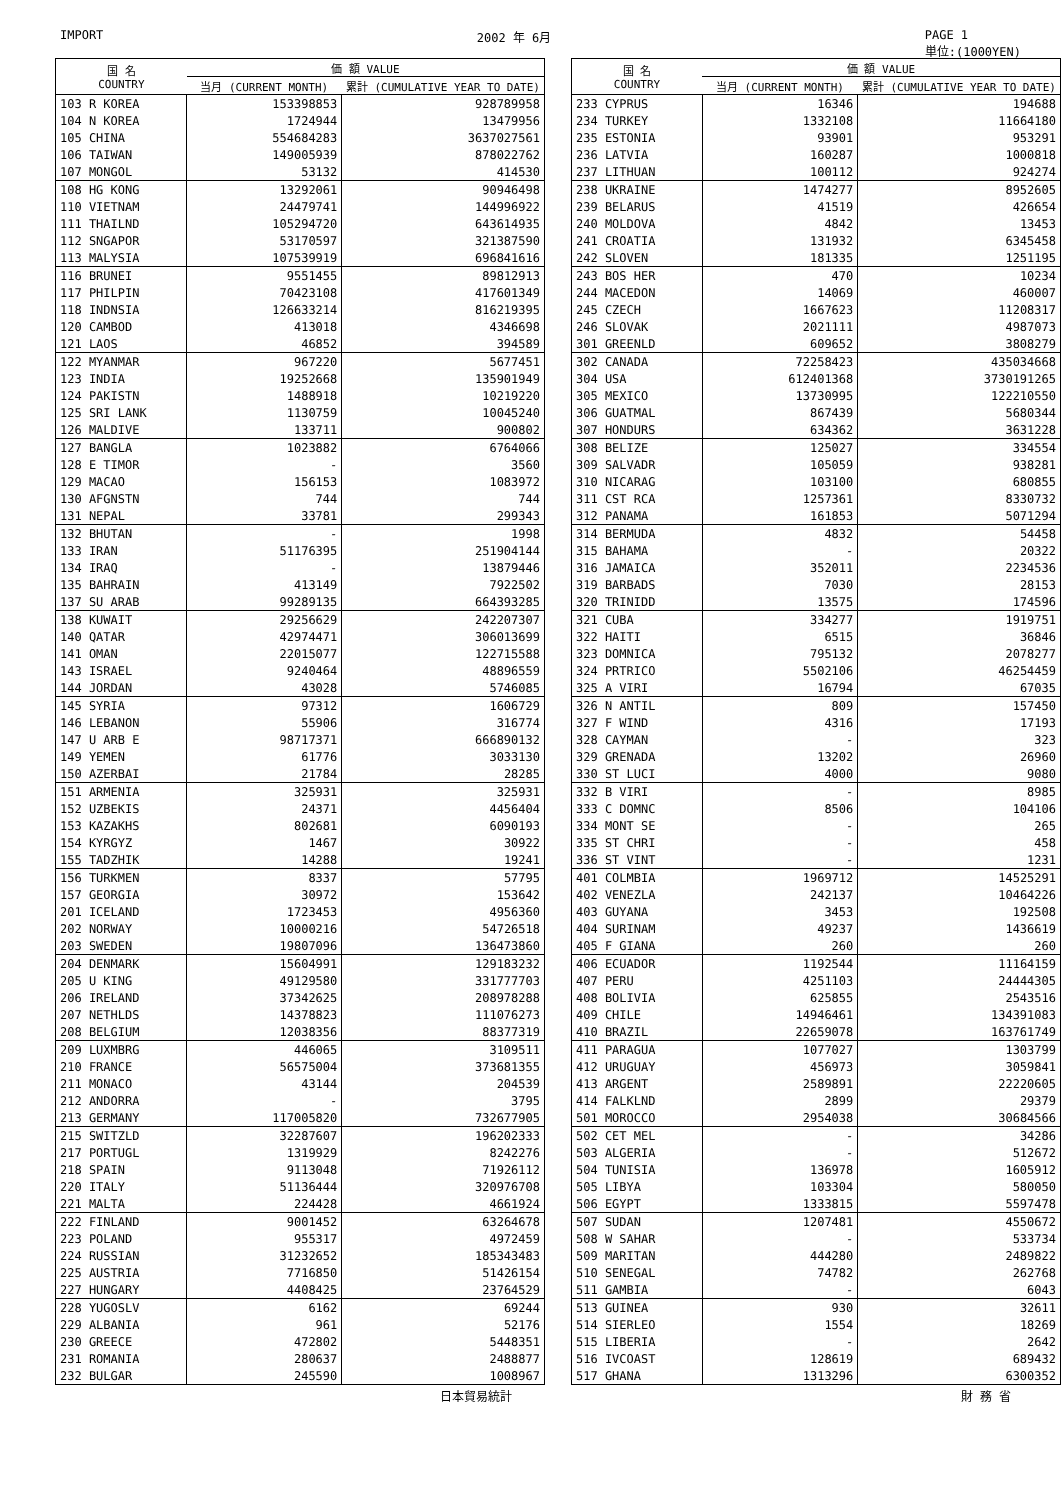IMPORT 2002 年 6月 PAGE 1
単位:(1000YEN)
| 国 名 COUNTRY | 価 額 VALUE | |
| --- | --- | --- |
| | 当月 (CURRENT MONTH) | 累計 (CUMULATIVE YEAR TO DATE) |
| 103 R KOREA | 153398853 | 928789958 |
| 104 N KOREA | 1724944 | 13479956 |
| 105 CHINA | 554684283 | 3637027561 |
| 106 TAIWAN | 149005939 | 878022762 |
| 107 MONGOL | 53132 | 414530 |
| 108 HG KONG | 13292061 | 90946498 |
| 110 VIETNAM | 24479741 | 144996922 |
| 111 THAILND | 105294720 | 643614935 |
| 112 SNGAPOR | 53170597 | 321387590 |
| 113 MALYSIA | 107539919 | 696841616 |
| 116 BRUNEI | 9551455 | 89812913 |
| 117 PHILPIN | 70423108 | 417601349 |
| 118 INDNSIA | 126633214 | 816219395 |
| 120 CAMBOD | 413018 | 4346698 |
| 121 LAOS | 46852 | 394589 |
| 122 MYANMAR | 967220 | 5677451 |
| 123 INDIA | 19252668 | 135901949 |
| 124 PAKISTN | 1488918 | 10219220 |
| 125 SRI LANK | 1130759 | 10045240 |
| 126 MALDIVE | 133711 | 900802 |
| 127 BANGLA | 1023882 | 6764066 |
| 128 E TIMOR | - | 3560 |
| 129 MACAO | 156153 | 1083972 |
| 130 AFGNSTN | 744 | 744 |
| 131 NEPAL | 33781 | 299343 |
| 132 BHUTAN | - | 1998 |
| 133 IRAN | 51176395 | 251904144 |
| 134 IRAQ | - | 13879446 |
| 135 BAHRAIN | 413149 | 7922502 |
| 137 SU ARAB | 99289135 | 664393285 |
| 138 KUWAIT | 29256629 | 242207307 |
| 140 QATAR | 42974471 | 306013699 |
| 141 OMAN | 22015077 | 122715588 |
| 143 ISRAEL | 9240464 | 48896559 |
| 144 JORDAN | 43028 | 5746085 |
| 145 SYRIA | 97312 | 1606729 |
| 146 LEBANON | 55906 | 316774 |
| 147 U ARB E | 98717371 | 666890132 |
| 149 YEMEN | 61776 | 3033130 |
| 150 AZERBAI | 21784 | 28285 |
| 151 ARMENIA | 325931 | 325931 |
| 152 UZBEKIS | 24371 | 4456404 |
| 153 KAZAKHS | 802681 | 6090193 |
| 154 KYRGYZ | 1467 | 30922 |
| 155 TADZHIK | 14288 | 19241 |
| 156 TURKMEN | 8337 | 57795 |
| 157 GEORGIA | 30972 | 153642 |
| 201 ICELAND | 1723453 | 4956360 |
| 202 NORWAY | 10000216 | 54726518 |
| 203 SWEDEN | 19807096 | 136473860 |
| 204 DENMARK | 15604991 | 129183232 |
| 205 U KING | 49129580 | 331777703 |
| 206 IRELAND | 37342625 | 208978288 |
| 207 NETHLDS | 14378823 | 111076273 |
| 208 BELGIUM | 12038356 | 88377319 |
| 209 LUXMBRG | 446065 | 3109511 |
| 210 FRANCE | 56575004 | 373681355 |
| 211 MONACO | 43144 | 204539 |
| 212 ANDORRA | - | 3795 |
| 213 GERMANY | 117005820 | 732677905 |
| 215 SWITZLD | 32287607 | 196202333 |
| 217 PORTUGL | 1319929 | 8242276 |
| 218 SPAIN | 9113048 | 71926112 |
| 220 ITALY | 51136444 | 320976708 |
| 221 MALTA | 224428 | 4661924 |
| 222 FINLAND | 9001452 | 63264678 |
| 223 POLAND | 955317 | 4972459 |
| 224 RUSSIAN | 31232652 | 185343483 |
| 225 AUSTRIA | 7716850 | 51426154 |
| 227 HUNGARY | 4408425 | 23764529 |
| 228 YUGOSLV | 6162 | 69244 |
| 229 ALBANIA | 961 | 52176 |
| 230 GREECE | 472802 | 5448351 |
| 231 ROMANIA | 280637 | 2488877 |
| 232 BULGAR | 245590 | 1008967 |
| 国 名 COUNTRY | 価 額 VALUE | |
| --- | --- | --- |
| | 当月 (CURRENT MONTH) | 累計 (CUMULATIVE YEAR TO DATE) |
| 233 CYPRUS | 16346 | 194688 |
| 234 TURKEY | 1332108 | 11664180 |
| 235 ESTONIA | 93901 | 953291 |
| 236 LATVIA | 160287 | 1000818 |
| 237 LITHUAN | 100112 | 924274 |
| 238 UKRAINE | 1474277 | 8952605 |
| 239 BELARUS | 41519 | 426654 |
| 240 MOLDOVA | 4842 | 13453 |
| 241 CROATIA | 131932 | 6345458 |
| 242 SLOVEN | 181335 | 1251195 |
| 243 BOS HER | 470 | 10234 |
| 244 MACEDON | 14069 | 460007 |
| 245 CZECH | 1667623 | 11208317 |
| 246 SLOVAK | 2021111 | 4987073 |
| 301 GREENLD | 609652 | 3808279 |
| 302 CANADA | 72258423 | 435034668 |
| 304 USA | 612401368 | 3730191265 |
| 305 MEXICO | 13730995 | 122210550 |
| 306 GUATMAL | 867439 | 5680344 |
| 307 HONDURS | 634362 | 3631228 |
| 308 BELIZE | 125027 | 334554 |
| 309 SALVADR | 105059 | 938281 |
| 310 NICARAG | 103100 | 680855 |
| 311 CST RCA | 1257361 | 8330732 |
| 312 PANAMA | 161853 | 5071294 |
| 314 BERMUDA | 4832 | 54458 |
| 315 BAHAMA | - | 20322 |
| 316 JAMAICA | 352011 | 2234536 |
| 319 BARBADS | 7030 | 28153 |
| 320 TRINIDD | 13575 | 174596 |
| 321 CUBA | 334277 | 1919751 |
| 322 HAITI | 6515 | 36846 |
| 323 DOMNICA | 795132 | 2078277 |
| 324 PRTRICO | 5502106 | 46254459 |
| 325 A VIRI | 16794 | 67035 |
| 326 N ANTIL | 809 | 157450 |
| 327 F WIND | 4316 | 17193 |
| 328 CAYMAN | - | 323 |
| 329 GRENADA | 13202 | 26960 |
| 330 ST LUCI | 4000 | 9080 |
| 332 B VIRI | - | 8985 |
| 333 C DOMNC | 8506 | 104106 |
| 334 MONT SE | - | 265 |
| 335 ST CHRI | - | 458 |
| 336 ST VINT | - | 1231 |
| 401 COLMBIA | 1969712 | 14525291 |
| 402 VENEZLA | 242137 | 10464226 |
| 403 GUYANA | 3453 | 192508 |
| 404 SURINAM | 49237 | 1436619 |
| 405 F GIANA | 260 | 260 |
| 406 ECUADOR | 1192544 | 11164159 |
| 407 PERU | 4251103 | 24444305 |
| 408 BOLIVIA | 625855 | 2543516 |
| 409 CHILE | 14946461 | 134391083 |
| 410 BRAZIL | 22659078 | 163761749 |
| 411 PARAGUA | 1077027 | 1303799 |
| 412 URUGUAY | 456973 | 3059841 |
| 413 ARGENT | 2589891 | 22220605 |
| 414 FALKLND | 2899 | 29379 |
| 501 MOROCCO | 2954038 | 30684566 |
| 502 CET MEL | - | 34286 |
| 503 ALGERIA | - | 512672 |
| 504 TUNISIA | 136978 | 1605912 |
| 505 LIBYA | 103304 | 580050 |
| 506 EGYPT | 1333815 | 5597478 |
| 507 SUDAN | 1207481 | 4550672 |
| 508 W SAHAR | - | 533734 |
| 509 MARITAN | 444280 | 2489822 |
| 510 SENEGAL | 74782 | 262768 |
| 511 GAMBIA | - | 6043 |
| 513 GUINEA | 930 | 32611 |
| 514 SIERLEO | 1554 | 18269 |
| 515 LIBERIA | - | 2642 |
| 516 IVCOAST | 128619 | 689432 |
| 517 GHANA | 1313296 | 6300352 |
日本貿易統計 財 務 省